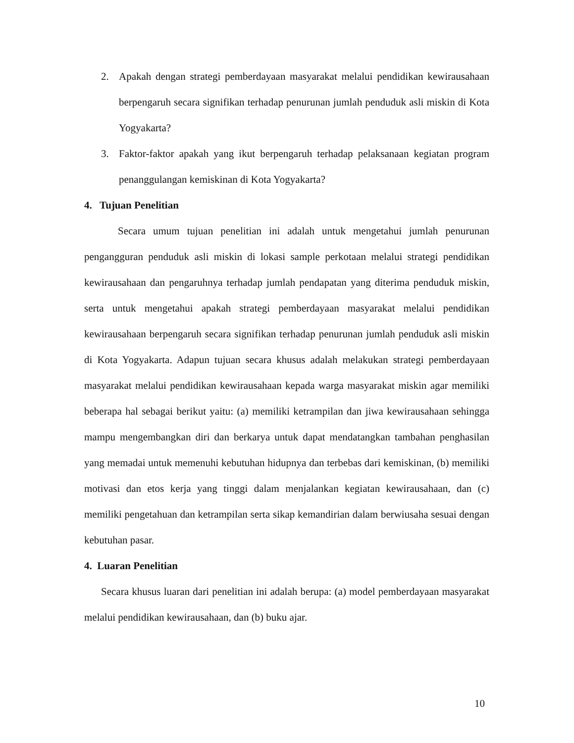2. Apakah dengan strategi pemberdayaan masyarakat melalui pendidikan kewirausahaan berpengaruh secara signifikan terhadap penurunan jumlah penduduk asli miskin di Kota Yogyakarta?
3. Faktor-faktor apakah yang ikut berpengaruh terhadap pelaksanaan kegiatan program penanggulangan kemiskinan di Kota Yogyakarta?
4. Tujuan Penelitian
Secara umum tujuan penelitian ini adalah untuk mengetahui jumlah penurunan pengangguran penduduk asli miskin di lokasi sample perkotaan melalui strategi pendidikan kewirausahaan dan pengaruhnya terhadap jumlah pendapatan yang diterima penduduk miskin, serta untuk mengetahui apakah strategi pemberdayaan masyarakat melalui pendidikan kewirausahaan berpengaruh secara signifikan terhadap penurunan jumlah penduduk asli miskin di Kota Yogyakarta. Adapun tujuan secara khusus adalah melakukan strategi pemberdayaan masyarakat melalui pendidikan kewirausahaan kepada warga masyarakat miskin agar memiliki beberapa hal sebagai berikut yaitu: (a) memiliki ketrampilan dan jiwa kewirausahaan sehingga mampu mengembangkan diri dan berkarya untuk dapat mendatangkan tambahan penghasilan yang memadai untuk memenuhi kebutuhan hidupnya dan terbebas dari kemiskinan, (b) memiliki motivasi dan etos kerja yang tinggi dalam menjalankan kegiatan kewirausahaan, dan (c) memiliki pengetahuan dan ketrampilan serta sikap kemandirian dalam berwiusaha sesuai dengan kebutuhan pasar.
4. Luaran Penelitian
Secara khusus luaran dari penelitian ini adalah berupa: (a) model pemberdayaan masyarakat melalui pendidikan kewirausahaan, dan (b) buku ajar.
10